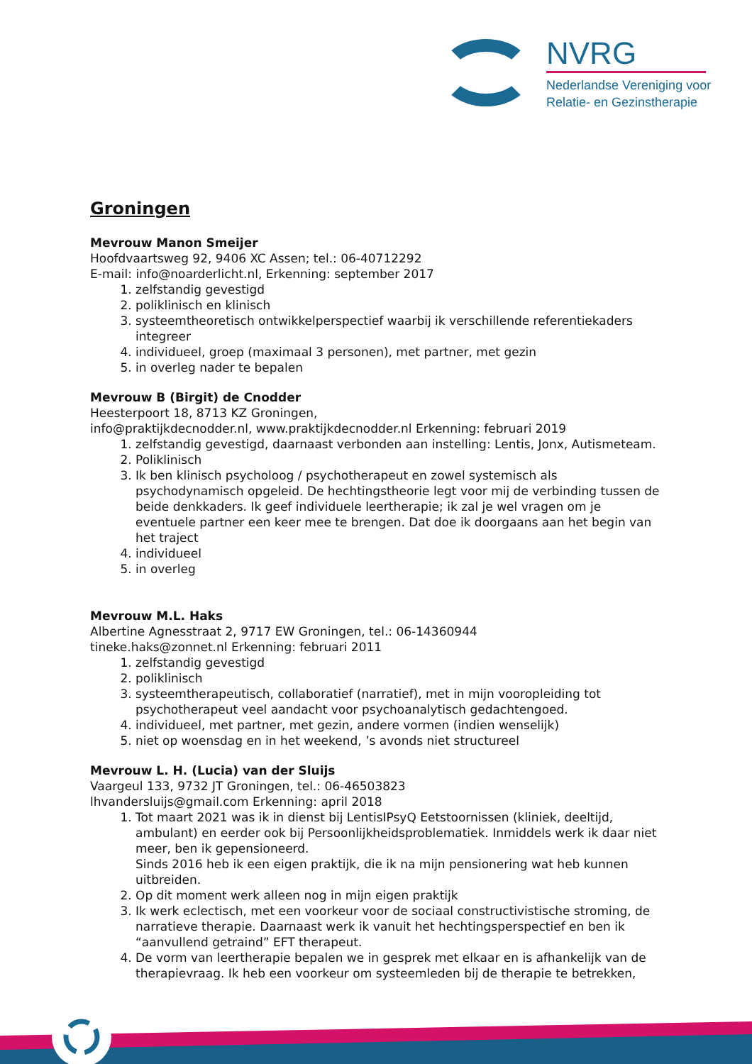NVRG
Nederlandse Vereniging voor
Relatie- en Gezinstherapie
Groningen
Mevrouw Manon Smeijer
Hoofdvaartsweg 92, 9406 XC Assen; tel.: 06-40712292
E-mail: info@noarderlicht.nl, Erkenning: september 2017
1. zelfstandig gevestigd
2. poliklinisch en klinisch
3. systeemtheoretisch ontwikkelperspectief waarbij ik verschillende referentiekaders integreer
4. individueel, groep (maximaal 3 personen), met partner, met gezin
5. in overleg nader te bepalen
Mevrouw B (Birgit) de Cnodder
Heesterpoort 18, 8713 KZ Groningen,
info@praktijkdecnodder.nl, www.praktijkdecnodder.nl Erkenning: februari 2019
1. zelfstandig gevestigd, daarnaast verbonden aan instelling: Lentis, Jonx, Autismeteam.
2. Poliklinisch
3. Ik ben klinisch psycholoog / psychotherapeut en zowel systemisch als psychodynamisch opgeleid. De hechtingstheorie legt voor mij de verbinding tussen de beide denkkaders. Ik geef individuele leertherapie; ik zal je wel vragen om je eventuele partner een keer mee te brengen. Dat doe ik doorgaans aan het begin van het traject
4. individueel
5. in overleg
Mevrouw M.L. Haks
Albertine Agnesstraat 2, 9717 EW Groningen, tel.: 06-14360944
tineke.haks@zonnet.nl Erkenning: februari 2011
1. zelfstandig gevestigd
2. poliklinisch
3. systeemtherapeutisch, collaboratief (narratief), met in mijn vooropleiding tot psychotherapeut veel aandacht voor psychoanalytisch gedachtengoed.
4. individueel, met partner, met gezin, andere vormen (indien wenselijk)
5. niet op woensdag en in het weekend, ’s avonds niet structureel
Mevrouw L. H. (Lucia) van der Sluijs
Vaargeul 133, 9732 JT Groningen, tel.: 06-46503823
lhvandersluijs@gmail.com Erkenning: april 2018
1. Tot maart 2021 was ik in dienst bij LentisIPsyQ Eetstoornissen (kliniek, deeltijd, ambulant) en eerder ook bij Persoonlijkheidsproblematiek. Inmiddels werk ik daar niet meer, ben ik gepensioneerd.
Sinds 2016 heb ik een eigen praktijk, die ik na mijn pensionering wat heb kunnen uitbreiden.
2. Op dit moment werk alleen nog in mijn eigen praktijk
3. Ik werk eclectisch, met een voorkeur voor de sociaal constructivistische stroming, de narratieve therapie. Daarnaast werk ik vanuit het hechtingsperspectief en ben ik “aanvullend getraind” EFT therapeut.
4. De vorm van leertherapie bepalen we in gesprek met elkaar en is afhankelijk van de therapievraag. Ik heb een voorkeur om systeemleden bij de therapie te betrekken,